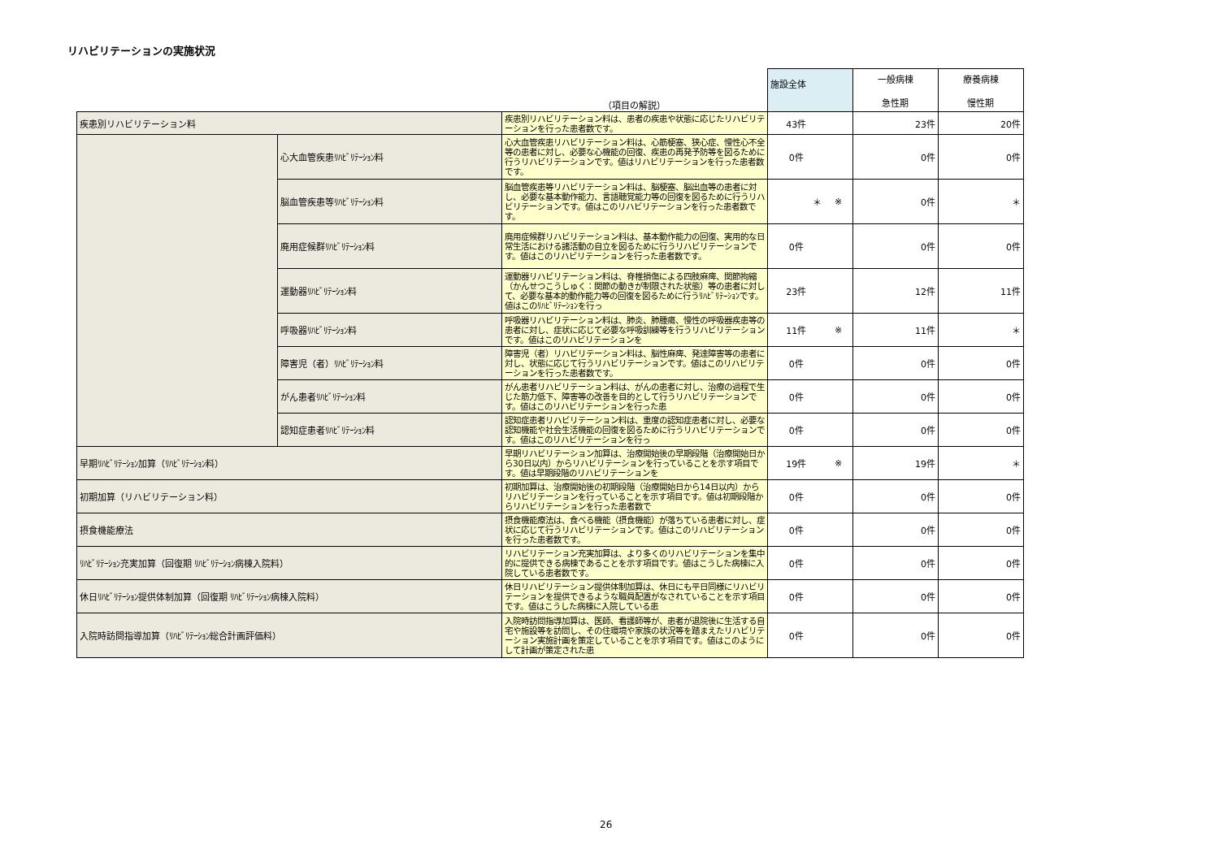リハビリテーションの実施状況
| | | （項目の解説） | 施設全体 | | 一般病棟 急性期 | 療養病棟 慢性期 |
| 疾患別リハビリテーション料 | | 疾患別リハビリテーション料は、患者の疾患や状態に応じたリハビリテーションを行った患者数です。 | 43件 | | 23件 | 20件 |
| | 心大血管疾患ﾘﾊﾋﾞﾘﾃｰｼｮﾝ料 | 心大血管疾患リハビリテーション料は、心筋梗塞、狭心症、慢性心不全等の患者に対し、必要な心機能の回復、疾患の再発予防等を図るために行うリハビリテーションです。値はリハビリテーションを行った患者数です。 | 0件 | | 0件 | 0件 |
| | 脳血管疾患等ﾘﾊﾋﾞﾘﾃｰｼｮﾝ料 | 脳血管疾患等リハビリテーション料は、脳梗塞、脳出血等の患者に対し、必要な基本動作能力、言語聴覚能力等の回復を図るために行うリハビリテーションです。値はこのリハビリテーションを行った患者数です。 | ＊ | ※ | 0件 | ＊ |
| | 廃用症候群ﾘﾊﾋﾞﾘﾃｰｼｮﾝ料 | 廃用症候群リハビリテーション料は、基本動作能力の回復、実用的な日常生活における諸活動の自立を図るために行うリハビリテーションです。値はこのリハビリテーションを行った患者数です。 | 0件 | | 0件 | 0件 |
| | 運動器ﾘﾊﾋﾞﾘﾃｰｼｮﾝ料 | 運動器リハビリテーション料は、脊椎損傷による四肢麻痺、関節拘縮（かんせつこうしゅく：関節の動きが制限された状態）等の患者に対して、必要な基本的動作能力等の回復を図るために行うﾘﾊﾋﾞﾘﾃｰｼｮﾝです。値はこのﾘﾊﾋﾞﾘﾃｰｼｮﾝを行っ | 23件 | | 12件 | 11件 |
| | 呼吸器ﾘﾊﾋﾞﾘﾃｰｼｮﾝ料 | 呼吸器リハビリテーション料は、肺炎、肺腫瘍、慢性の呼吸器疾患等の患者に対し、症状に応じて必要な呼吸訓練等を行うリハビリテーションです。値はこのリハビリテーションを | 11件 | ※ | 11件 | ＊ |
| | 障害児（者）ﾘﾊﾋﾞﾘﾃｰｼｮﾝ料 | 障害児（者）リハビリテーション料は、脳性麻痺、発達障害等の患者に対し、状態に応じて行うリハビリテーションです。値はこのリハビリテーションを行った患者数です。 | 0件 | | 0件 | 0件 |
| | がん患者ﾘﾊﾋﾞﾘﾃｰｼｮﾝ料 | がん患者リハビリテーション料は、がんの患者に対し、治療の過程で生じた筋力低下、障害等の改善を目的として行うリハビリテーションです。値はこのリハビリテーションを行った患 | 0件 | | 0件 | 0件 |
| | 認知症患者ﾘﾊﾋﾞﾘﾃｰｼｮﾝ料 | 認知症患者リハビリテーション料は、重度の認知症患者に対し、必要な認知機能や社会生活機能の回復を図るために行うリハビリテーションです。値はこのリハビリテーションを行っ | 0件 | | 0件 | 0件 |
| 早期ﾘﾊﾋﾞﾘﾃｰｼｮﾝ加算（ﾘﾊﾋﾞﾘﾃｰｼｮﾝ料） | | 早期リハビリテーション加算は、治療開始後の早期段階（治療開始日から30日以内）からリハビリテーションを行っていることを示す項目です。値は早期段階のリハビリテーションを | 19件 | ※ | 19件 | ＊ |
| 初期加算（リハビリテーション料） | | 初期加算は、治療開始後の初期段階（治療開始日から14日以内）からリハビリテーションを行っていることを示す項目です。値は初期段階からリハビリテーションを行った患者数で | 0件 | | 0件 | 0件 |
| 摂食機能療法 | | 摂食機能療法は、食べる機能（摂食機能）が落ちている患者に対し、症状に応じて行うリハビリテーションです。値はこのリハビリテーションを行った患者数です。 | 0件 | | 0件 | 0件 |
| ﾘﾊﾋﾞﾘﾃｰｼｮﾝ充実加算（回復期 ﾘﾊﾋﾞﾘﾃｰｼｮﾝ病棟入院料） | | リハビリテーション充実加算は、より多くのリハビリテーションを集中的に提供できる病棟であることを示す項目です。値はこうした病棟に入院している患者数です。 | 0件 | | 0件 | 0件 |
| 休日ﾘﾊﾋﾞﾘﾃｰｼｮﾝ提供体制加算（回復期 ﾘﾊﾋﾞﾘﾃｰｼｮﾝ病棟入院料） | | 休日リハビリテーション提供体制加算は、休日にも平日同様にリハビリテーションを提供できるような職員配置がなされていることを示す項目です。値はこうした病棟に入院している患 | 0件 | | 0件 | 0件 |
| 入院時訪問指導加算（ﾘﾊﾋﾞﾘﾃｰｼｮﾝ総合計画評価料） | | 入院時訪問指導加算は、医師、看護師等が、患者が退院後に生活する自宅や施設等を訪問し、その住環境や家族の状況等を踏まえたリハビリテーション実施計画を策定していることを示す項目です。値はこのようにして計画が策定された患 | 0件 | | 0件 | 0件 |
26